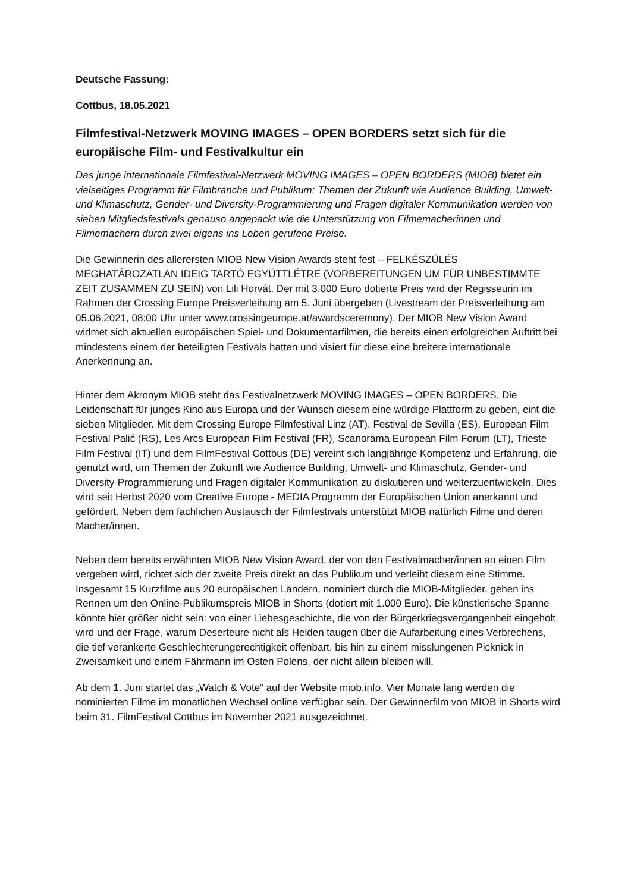Deutsche Fassung:
Cottbus, 18.05.2021
Filmfestival-Netzwerk MOVING IMAGES – OPEN BORDERS setzt sich für die europäische Film- und Festivalkultur ein
Das junge internationale Filmfestival-Netzwerk MOVING IMAGES – OPEN BORDERS (MIOB) bietet ein vielseitiges Programm für Filmbranche und Publikum: Themen der Zukunft wie Audience Building, Umwelt- und Klimaschutz, Gender- und Diversity-Programmierung und Fragen digitaler Kommunikation werden von sieben Mitgliedsfestivals genauso angepackt wie die Unterstützung von Filmemacherinnen und Filmemachern durch zwei eigens ins Leben gerufene Preise.
Die Gewinnerin des allerersten MIOB New Vision Awards steht fest – FELKÉSZÜLÉS MEGHATÁROZATLAN IDEIG TARTÓ EGYÜTTLÉTRE (VORBEREITUNGEN UM FÜR UNBESTIMMTE ZEIT ZUSAMMEN ZU SEIN) von Lili Horvát. Der mit 3.000 Euro dotierte Preis wird der Regisseurin im Rahmen der Crossing Europe Preisverleihung am 5. Juni übergeben (Livestream der Preisverleihung am 05.06.2021, 08:00 Uhr unter www.crossingeurope.at/awardsceremony). Der MIOB New Vision Award widmet sich aktuellen europäischen Spiel- und Dokumentarfilmen, die bereits einen erfolgreichen Auftritt bei mindestens einem der beteiligten Festivals hatten und visiert für diese eine breitere internationale Anerkennung an.
Hinter dem Akronym MIOB steht das Festivalnetzwerk MOVING IMAGES – OPEN BORDERS. Die Leidenschaft für junges Kino aus Europa und der Wunsch diesem eine würdige Plattform zu geben, eint die sieben Mitglieder. Mit dem Crossing Europe Filmfestival Linz (AT), Festival de Sevilla (ES), European Film Festival Palić (RS), Les Arcs European Film Festival (FR), Scanorama European Film Forum (LT), Trieste Film Festival (IT) und dem FilmFestival Cottbus (DE) vereint sich langjährige Kompetenz und Erfahrung, die genutzt wird, um Themen der Zukunft wie Audience Building, Umwelt- und Klimaschutz, Gender- und Diversity-Programmierung und Fragen digitaler Kommunikation zu diskutieren und weiterzuentwickeln. Dies wird seit Herbst 2020 vom Creative Europe - MEDIA Programm der Europäischen Union anerkannt und gefördert. Neben dem fachlichen Austausch der Filmfestivals unterstützt MIOB natürlich Filme und deren Macher/innen.
Neben dem bereits erwähnten MIOB New Vision Award, der von den Festivalmacher/innen an einen Film vergeben wird, richtet sich der zweite Preis direkt an das Publikum und verleiht diesem eine Stimme.
Insgesamt 15 Kurzfilme aus 20 europäischen Ländern, nominiert durch die MIOB-Mitglieder, gehen ins Rennen um den Online-Publikumspreis MIOB in Shorts (dotiert mit 1.000 Euro). Die künstlerische Spanne könnte hier größer nicht sein: von einer Liebesgeschichte, die von der Bürgerkriegsvergangenheit eingeholt wird und der Frage, warum Deserteure nicht als Helden taugen über die Aufarbeitung eines Verbrechens, die tief verankerte Geschlechterungerechtigkeit offenbart, bis hin zu einem misslungenen Picknick in Zweisamkeit und einem Fährmann im Osten Polens, der nicht allein bleiben will.
Ab dem 1. Juni startet das „Watch & Vote“ auf der Website miob.info. Vier Monate lang werden die nominierten Filme im monatlichen Wechsel online verfügbar sein. Der Gewinnerfilm von MIOB in Shorts wird beim 31. FilmFestival Cottbus im November 2021 ausgezeichnet.